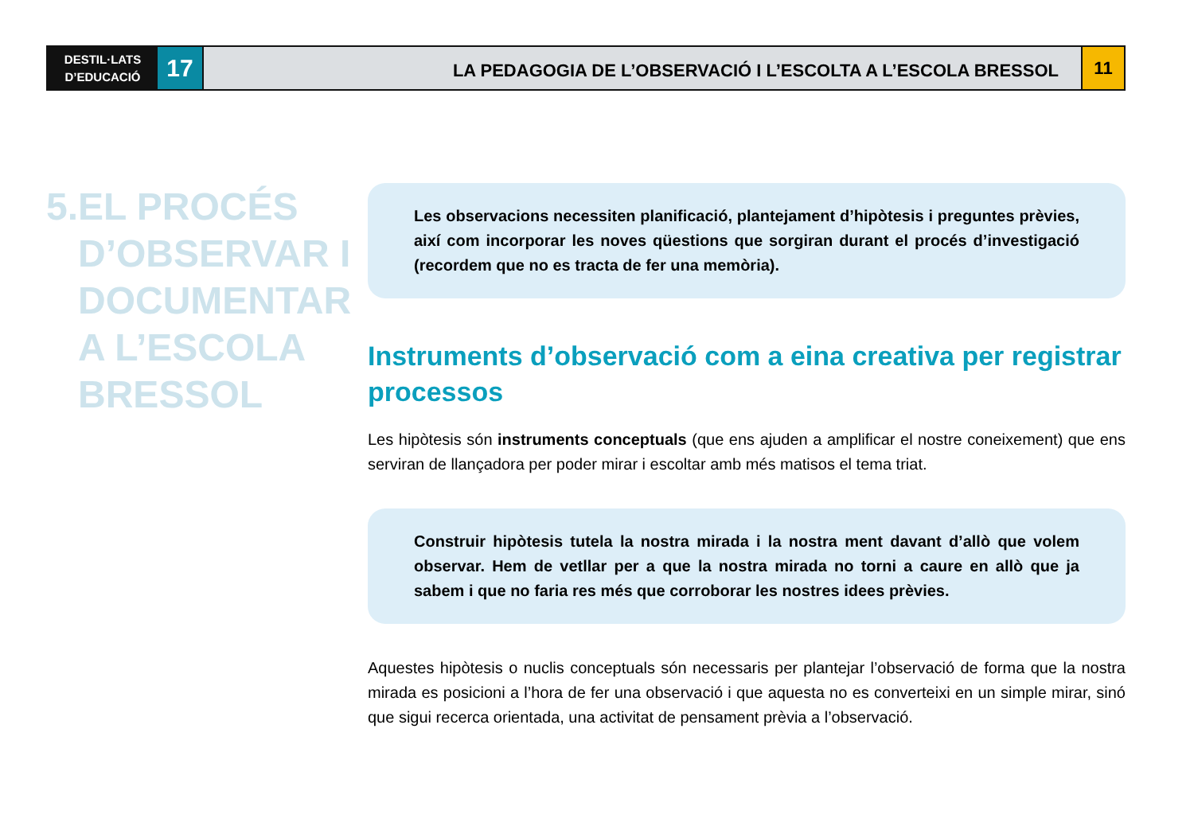DESTIL·LATS
D’EDUCACIÓ
17
LA PEDAGOGIA DE L’OBSERVACIÓ I L’ESCOLTA A L’ESCOLA BRESSOL
11
5. EL PROCÉS
D’OBSERVAR I
DOCUMENTAR
A L’ESCOLA
BRESSOL
Les observacions necessiten planificació, plantejament d’hipòtesis i preguntes prèvies, així com incorporar les noves qüestions que sorgiran durant el procés d’investigació (recordem que no es tracta de fer una memòria).
Instruments d’observació com a eina creativa per registrar processos
Les hipòtesis són instruments conceptuals (que ens ajuden a amplificar el nostre coneixement) que ens serviran de llançadora per poder mirar i escoltar amb més matisos el tema triat.
Construir hipòtesis tutela la nostra mirada i la nostra ment davant d’allò que volem observar. Hem de vetllar per a que la nostra mirada no torni a caure en allò que ja sabem i que no faria res més que corroborar les nostres idees prèvies.
Aquestes hipòtesis o nuclis conceptuals són necessaris per plantejar l’observació de forma que la nostra mirada es posicioni a l’hora de fer una observació i que aquesta no es converteixi en un simple mirar, sinó que sigui recerca orientada, una activitat de pensament prèvia a l’observació.